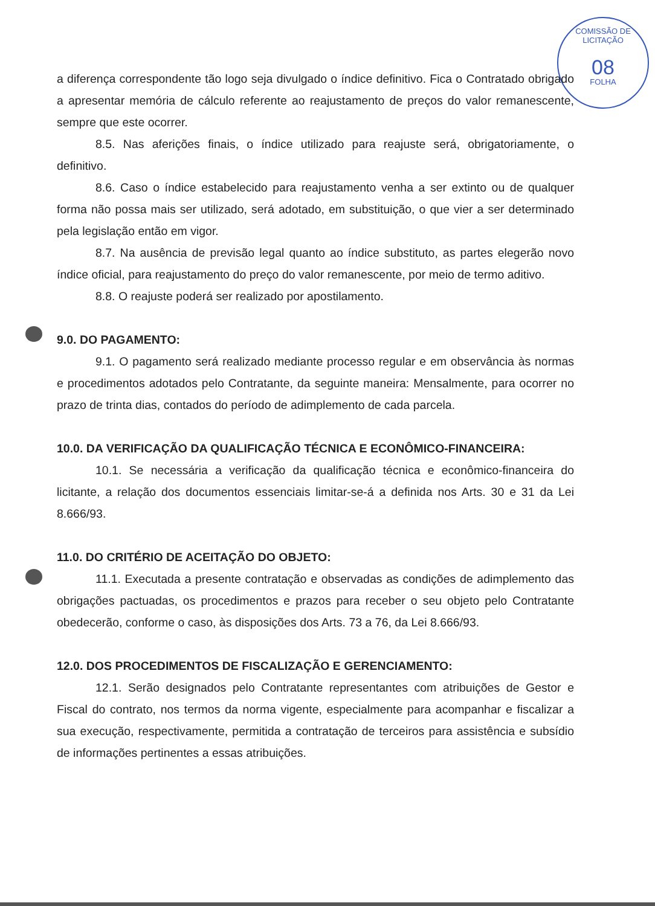COMISSÃO DE LICITAÇÃO
08
FOLHA
a diferença correspondente tão logo seja divulgado o índice definitivo. Fica o Contratado obrigado a apresentar memória de cálculo referente ao reajustamento de preços do valor remanescente, sempre que este ocorrer.
8.5. Nas aferições finais, o índice utilizado para reajuste será, obrigatoriamente, o definitivo.
8.6. Caso o índice estabelecido para reajustamento venha a ser extinto ou de qualquer forma não possa mais ser utilizado, será adotado, em substituição, o que vier a ser determinado pela legislação então em vigor.
8.7. Na ausência de previsão legal quanto ao índice substituto, as partes elegerão novo índice oficial, para reajustamento do preço do valor remanescente, por meio de termo aditivo.
8.8. O reajuste poderá ser realizado por apostilamento.
9.0. DO PAGAMENTO:
9.1. O pagamento será realizado mediante processo regular e em observância às normas e procedimentos adotados pelo Contratante, da seguinte maneira: Mensalmente, para ocorrer no prazo de trinta dias, contados do período de adimplemento de cada parcela.
10.0. DA VERIFICAÇÃO DA QUALIFICAÇÃO TÉCNICA E ECONÔMICO-FINANCEIRA:
10.1. Se necessária a verificação da qualificação técnica e econômico-financeira do licitante, a relação dos documentos essenciais limitar-se-á a definida nos Arts. 30 e 31 da Lei 8.666/93.
11.0. DO CRITÉRIO DE ACEITAÇÃO DO OBJETO:
11.1. Executada a presente contratação e observadas as condições de adimplemento das obrigações pactuadas, os procedimentos e prazos para receber o seu objeto pelo Contratante obedecerão, conforme o caso, às disposições dos Arts. 73 a 76, da Lei 8.666/93.
12.0. DOS PROCEDIMENTOS DE FISCALIZAÇÃO E GERENCIAMENTO:
12.1. Serão designados pelo Contratante representantes com atribuições de Gestor e Fiscal do contrato, nos termos da norma vigente, especialmente para acompanhar e fiscalizar a sua execução, respectivamente, permitida a contratação de terceiros para assistência e subsídio de informações pertinentes a essas atribuições.